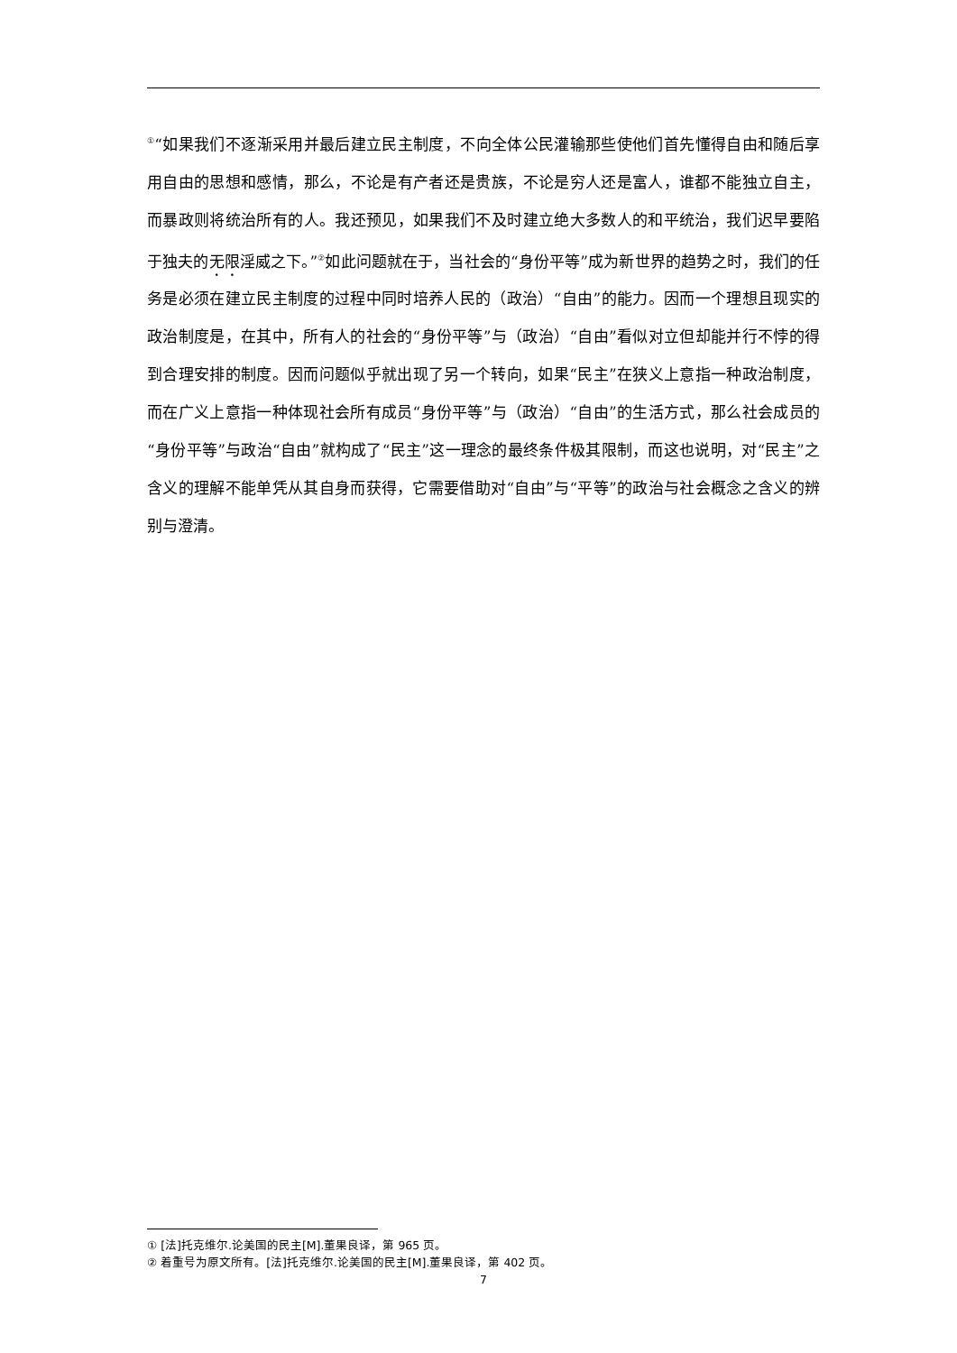<sup>①</sup>“如果我们不逐渐采用并最后建立民主制度，不向全体公民灌输那些使他们首先懂得自由和随后享用自由的思想和感情，那么，不论是有产者还是贵族，不论是穷人还是富人，谁都不能独立自主，而暴政则将统治所有的人。我还预见，如果我们不及时建立绝大多数人的和平统治，我们迟早要陷于独夫的无限淫威之下。”<sup>②</sup>如此问题就在于，当社会的“身份平等”成为新世界的趋势之时，我们的任务是必须在建立民主制度的过程中同时培养人民的（政治）“自由”的能力。因而一个理想且现实的政治制度是，在其中，所有人的社会的“身份平等”与（政治）“自由”看似对立但却能并行不悖的得到合理安排的制度。因而问题似乎就出现了另一个转向，如果“民主”在狭义上意指一种政治制度，而在广义上意指一种体现社会所有成员“身份平等”与（政治）“自由”的生活方式，那么社会成员的“身份平等”与政治“自由”就构成了“民主”这一理念的最终条件极其限制，而这也说明，对“民主”之含义的理解不能单凭从其自身而获得，它需要借助对“自由”与“平等”的政治与社会概念之含义的辨别与澄清。
① [法]托克维尔.论美国的民主[M].董果良译，第 965 页。
② 着重号为原文所有。[法]托克维尔.论美国的民主[M].董果良译，第 402 页。
7